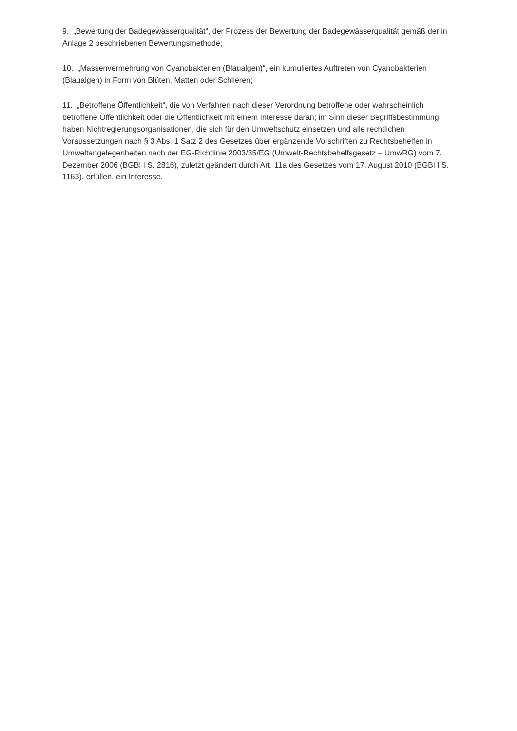9. „Bewertung der Badegewässerqualität“, der Prozess der Bewertung der Badegewässerqualität gemäß der in Anlage 2 beschriebenen Bewertungsmethode;
10. „Massenvermehrung von Cyanobakterien (Blaualgen)“, ein kumuliertes Auftreten von Cyanobakterien (Blaualgen) in Form von Blüten, Matten oder Schlieren;
11. „Betroffene Öffentlichkeit“, die von Verfahren nach dieser Verordnung betroffene oder wahrscheinlich betroffene Öffentlichkeit oder die Öffentlichkeit mit einem Interesse daran; im Sinn dieser Begriffsbestimmung haben Nichtregierungsorganisationen, die sich für den Umweltschutz einsetzen und alle rechtlichen Voraussetzungen nach § 3 Abs. 1 Satz 2 des Gesetzes über ergänzende Vorschriften zu Rechtsbehelfen in Umweltangelegenheiten nach der EG-Richtlinie 2003/35/EG (Umwelt-Rechtsbehelfsgesetz – UmwRG) vom 7. Dezember 2006 (BGBl I S. 2816), zuletzt geändert durch Art. 11a des Gesetzes vom 17. August 2010 (BGBl I S. 1163), erfüllen, ein Interesse.